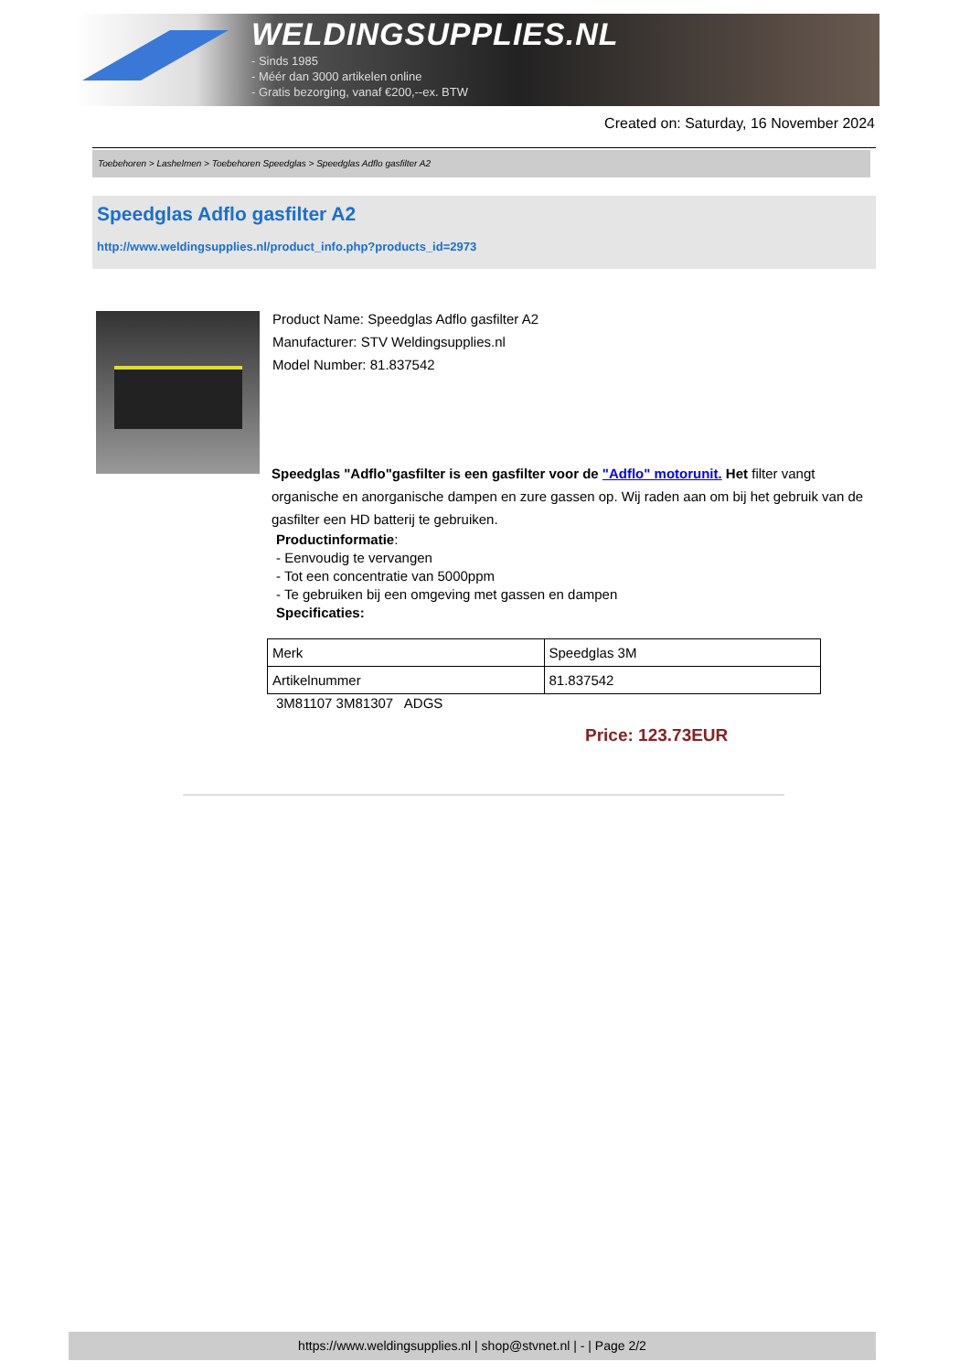WELDINGSUPPLIES.NL
- Sinds 1985
- Méér dan 3000 artikelen online
- Gratis bezorging, vanaf €200,--ex. BTW
Created on: Saturday, 16 November 2024
Toebehoren > Lashelmen > Toebehoren Speedglas > Speedglas Adflo gasfilter A2
Speedglas Adflo gasfilter A2
http://www.weldingsupplies.nl/product_info.php?products_id=2973
Product Name: Speedglas Adflo gasfilter A2
Manufacturer: STV Weldingsupplies.nl
Model Number: 81.837542
Speedglas "Adflo"gasfilter is een gasfilter voor de "Adflo" motorunit. Het filter vangt organische en anorganische dampen en zure gassen op. Wij raden aan om bij het gebruik van de gasfilter een HD batterij te gebruiken.
Productinformatie:
- Eenvoudig te vervangen
- Tot een concentratie van 5000ppm
- Te gebruiken bij een omgeving met gassen en dampen
Specificaties:
| Merk | Speedglas 3M |
| Artikelnummer | 81.837542 |
3M81107 3M81307 ADGS
Price: 123.73EUR
https://www.weldingsupplies.nl | shop@stvnet.nl | - | Page 2/2